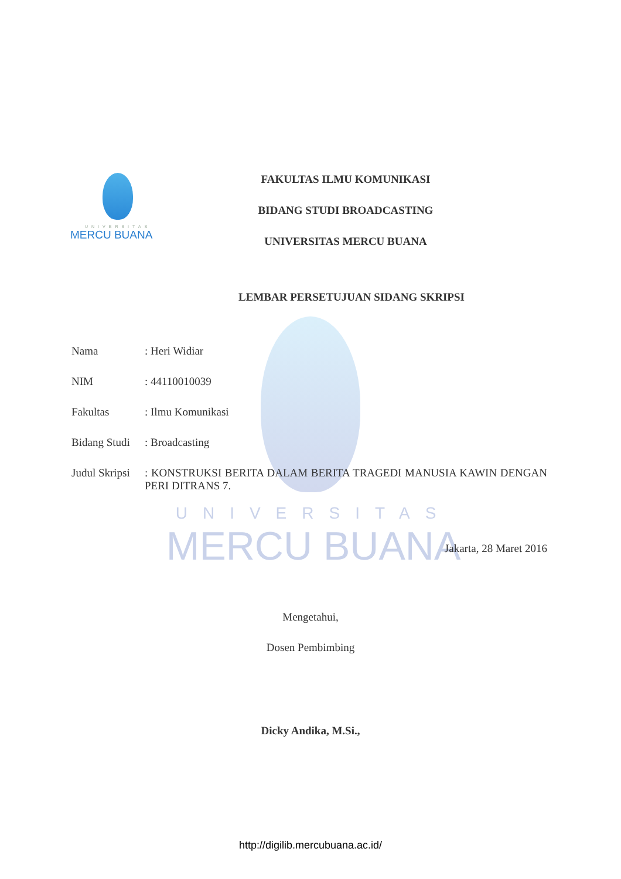UNIVERSITAS
MERCU BUANA
UNIVERSITAS
MERCU BUANA
FAKULTAS ILMU KOMUNIKASI
BIDANG STUDI BROADCASTING
UNIVERSITAS MERCU BUANA
LEMBAR PERSETUJUAN SIDANG SKRIPSI
Nama : Heri Widiar
NIM : 44110010039
Fakultas : Ilmu Komunikasi
Bidang Studi
: Broadcasting
Judul Skripsi
: KONSTRUKSI BERITA DALAM BERITA TRAGEDI MANUSIA KAWIN DENGAN PERI DITRANS 7.
Jakarta, 28 Maret 2016
Mengetahui,
Dosen Pembimbing
Dicky Andika, M.Si.,
http://digilib.mercubuana.ac.id/